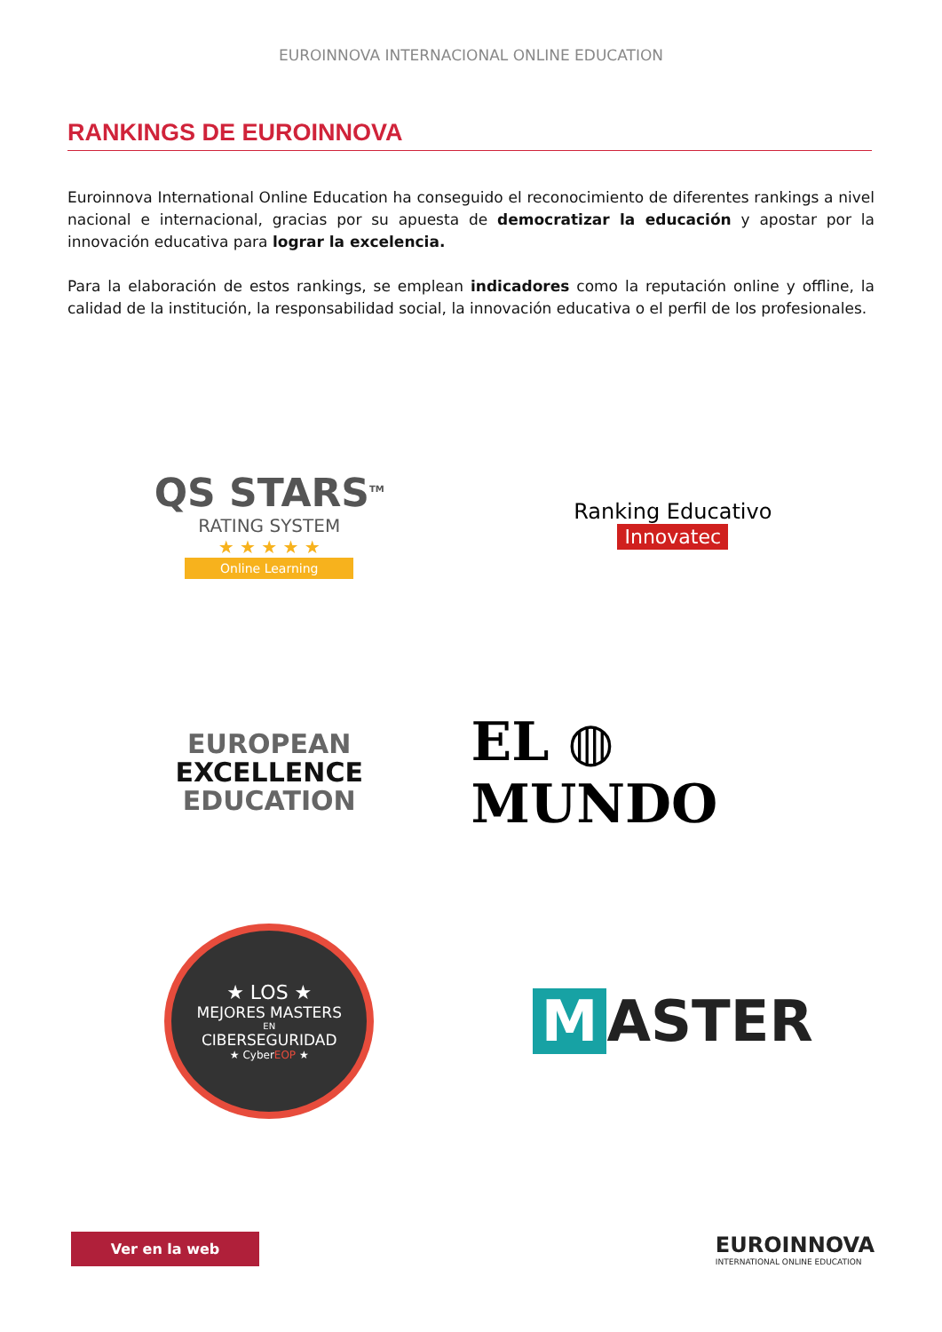EUROINNOVA INTERNACIONAL ONLINE EDUCATION
RANKINGS DE EUROINNOVA
Euroinnova International Online Education ha conseguido el reconocimiento de diferentes rankings a nivel nacional e internacional, gracias por su apuesta de democratizar la educación y apostar por la innovación educativa para lograr la excelencia.
Para la elaboración de estos rankings, se emplean indicadores como la reputación online y offline, la calidad de la institución, la responsabilidad social, la innovación educativa o el perfil de los profesionales.
QS STARS<sup>TM</sup>
RATING SYSTEM
★ ★ ★ ★ ★
Online Learning
Ranking Educativo
Innovatec
EUROPEAN
EXCELLENCE
EDUCATION
EL ◍ MUNDO
★ LOS ★
MEJORES MASTERS
EN
CIBERSEGURIDAD
★ CyberEOP ★
M ASTER
Ver en la web
EUROINNOVA
INTERNATIONAL ONLINE EDUCATION